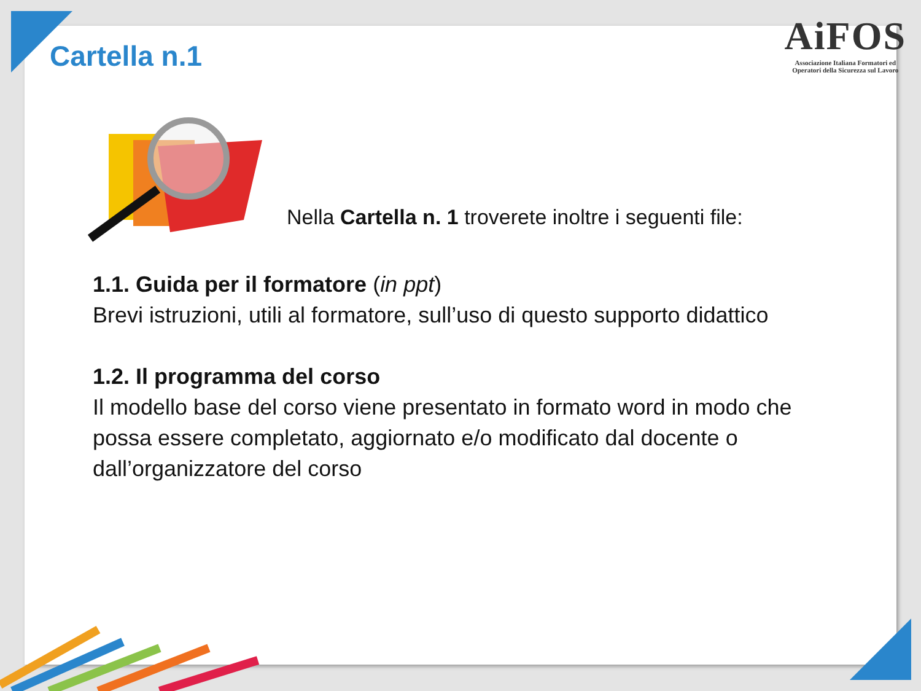Cartella n.1
AiFOS
Associazione Italiana Formatori ed
Operatori della Sicurezza sul Lavoro
Nella Cartella n. 1 troverete inoltre i seguenti file:
1.1. Guida per il formatore (in ppt)
Brevi istruzioni, utili al formatore, sull’uso di questo supporto didattico
1.2. Il programma del corso
Il modello base del corso viene presentato in formato word in modo che possa essere completato, aggiornato e/o modificato dal docente o dall’organizzatore del corso